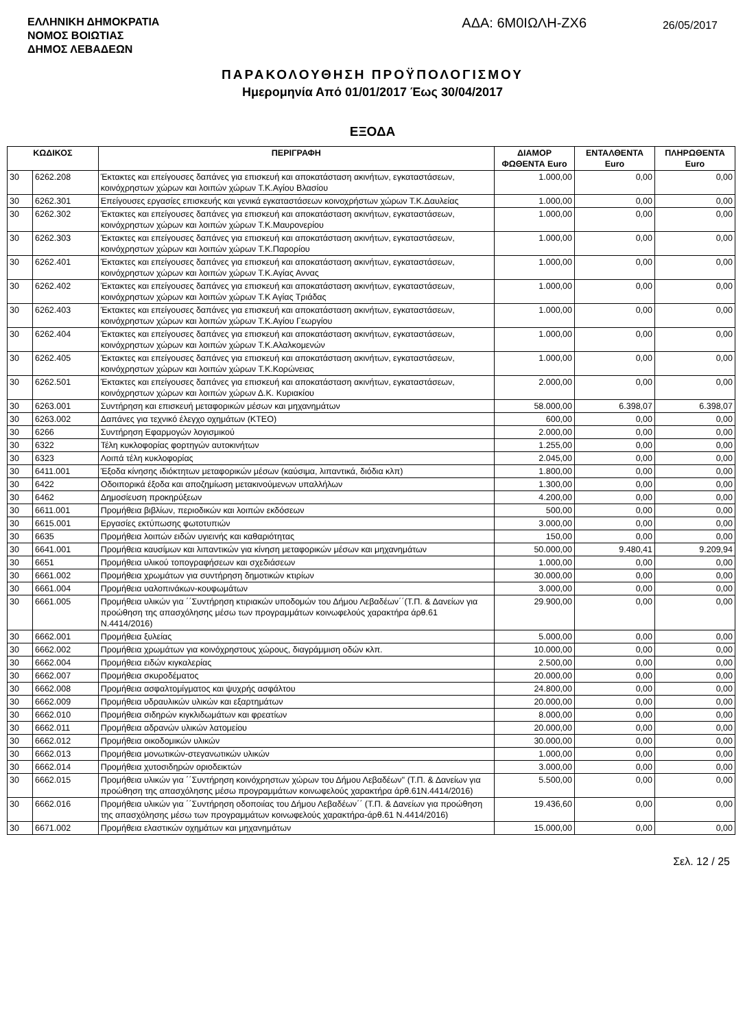ΕΛΛΗΝΙΚΗ ΔΗΜΟΚΡΑΤΙΑ
ΝΟΜΟΣ ΒΟΙΩΤΙΑΣ
ΔΗΜΟΣ ΛΕΒΑΔΕΩΝ
ΑΔΑ: 6Μ0ΙΩΛΗ-ΖΧ6
26/05/2017
ΠΑΡΑΚΟΛΟΥΘΗΣΗ ΠΡΟΫΠΟΛΟΓΙΣΜΟΥ
Ημερομηνία Από 01/01/2017 Έως 30/04/2017
ΕΞΟΔΑ
| ΚΩΔΙΚΟΣ | | ΠΕΡΙΓΡΑΦΗ | ΔΙΑΜΟΡ ΦΩΘΕΝΤΑ Euro | ΕΝΤΑΛΘΕΝΤΑ Euro | ΠΛΗΡΩΘΕΝΤΑ Euro |
| --- | --- | --- | --- | --- | --- |
| 30 | 6262.208 | Έκτακτες και επείγουσες δαπάνες για επισκευή και αποκατάσταση ακινήτων, εγκαταστάσεων, κοινόχρηστων χώρων και λοιπών χώρων Τ.Κ.Αγίου Βλασίου | 1.000,00 | 0,00 | 0,00 |
| 30 | 6262.301 | Επείγουσες εργασίες επισκευής και γενικά εγκαταστάσεων κοινοχρήστων χώρων Τ.Κ.Δαυλείας | 1.000,00 | 0,00 | 0,00 |
| 30 | 6262.302 | Έκτακτες και επείγουσες δαπάνες για επισκευή και αποκατάσταση ακινήτων, εγκαταστάσεων, κοινόχρηστων χώρων και λοιπών χώρων Τ.Κ.Μαυρονερίου | 1.000,00 | 0,00 | 0,00 |
| 30 | 6262.303 | Έκτακτες και επείγουσες δαπάνες για επισκευή και αποκατάσταση ακινήτων, εγκαταστάσεων, κοινόχρηστων χώρων και λοιπών χώρων Τ.Κ.Παρορίου | 1.000,00 | 0,00 | 0,00 |
| 30 | 6262.401 | Έκτακτες και επείγουσες δαπάνες για επισκευή και αποκατάσταση ακινήτων, εγκαταστάσεων, κοινόχρηστων χώρων και λοιπών χώρων Τ.Κ.Αγίας Αννας | 1.000,00 | 0,00 | 0,00 |
| 30 | 6262.402 | Έκτακτες και επείγουσες δαπάνες για επισκευή και αποκατάσταση ακινήτων, εγκαταστάσεων, κοινόχρηστων χώρων και λοιπών χώρων Τ.Κ Αγίας Τριάδας | 1.000,00 | 0,00 | 0,00 |
| 30 | 6262.403 | Έκτακτες και επείγουσες δαπάνες για επισκευή και αποκατάσταση ακινήτων, εγκαταστάσεων, κοινόχρηστων χώρων και λοιπών χώρων Τ.Κ.Αγίου Γεωργίου | 1.000,00 | 0,00 | 0,00 |
| 30 | 6262.404 | Έκτακτες και επείγουσες δαπάνες για επισκευή και αποκατάσταση ακινήτων, εγκαταστάσεων, κοινόχρηστων χώρων και λοιπών χώρων Τ.Κ.Αλαλκομενών | 1.000,00 | 0,00 | 0,00 |
| 30 | 6262.405 | Έκτακτες και επείγουσες δαπάνες για επισκευή και αποκατάσταση ακινήτων, εγκαταστάσεων, κοινόχρηστων χώρων και λοιπών χώρων Τ.Κ.Κορώνειας | 1.000,00 | 0,00 | 0,00 |
| 30 | 6262.501 | Έκτακτες και επείγουσες δαπάνες για επισκευή και αποκατάσταση ακινήτων, εγκαταστάσεων, κοινόχρηστων χώρων και λοιπών χώρων Δ.Κ. Κυριακίου | 2.000,00 | 0,00 | 0,00 |
| 30 | 6263.001 | Συντήρηση και επισκευή μεταφορικών μέσων και μηχανημάτων | 58.000,00 | 6.398,07 | 6.398,07 |
| 30 | 6263.002 | Δαπάνες για τεχνικό έλεγχο οχημάτων (ΚΤΕΟ) | 600,00 | 0,00 | 0,00 |
| 30 | 6266 | Συντήρηση Εφαρμογών λογισμικού | 2.000,00 | 0,00 | 0,00 |
| 30 | 6322 | Τέλη κυκλοφορίας φορτηγών αυτοκινήτων | 1.255,00 | 0,00 | 0,00 |
| 30 | 6323 | Λοιπά τέλη κυκλοφορίας | 2.045,00 | 0,00 | 0,00 |
| 30 | 6411.001 | Έξοδα κίνησης ιδιόκτητων μεταφορικών μέσων (καύσιμα, λιπαντικά, διόδια κλπ) | 1.800,00 | 0,00 | 0,00 |
| 30 | 6422 | Οδοιπορικά έξοδα και αποζημίωση μετακινούμενων υπαλλήλων | 1.300,00 | 0,00 | 0,00 |
| 30 | 6462 | Δημοσίευση προκηρύξεων | 4.200,00 | 0,00 | 0,00 |
| 30 | 6611.001 | Προμήθεια βιβλίων, περιοδικών και λοιπών εκδόσεων | 500,00 | 0,00 | 0,00 |
| 30 | 6615.001 | Εργασίες εκτύπωσης φωτοτυπιών | 3.000,00 | 0,00 | 0,00 |
| 30 | 6635 | Προμήθεια λοιπών ειδών υγιεινής και καθαριότητας | 150,00 | 0,00 | 0,00 |
| 30 | 6641.001 | Προμήθεια καυσίμων και λιπαντικών για κίνηση μεταφορικών μέσων και μηχανημάτων | 50.000,00 | 9.480,41 | 9.209,94 |
| 30 | 6651 | Προμήθεια υλικού τοπογραφήσεων και σχεδιάσεων | 1.000,00 | 0,00 | 0,00 |
| 30 | 6661.002 | Προμήθεια χρωμάτων για συντήρηση δημοτικών κτιρίων | 30.000,00 | 0,00 | 0,00 |
| 30 | 6661.004 | Προμήθεια υαλοπινάκων-κουφωμάτων | 3.000,00 | 0,00 | 0,00 |
| 30 | 6661.005 | Προμήθεια υλικών για ΄΄Συντήρηση κτιριακών υποδομών του Δήμου Λεβαδέων΄΄(Τ.Π. & Δανείων για προώθηση της απασχόλησης μέσω των προγραμμάτων κοινωφελούς χαρακτήρα άρθ.61 Ν.4414/2016) | 29.900,00 | 0,00 | 0,00 |
| 30 | 6662.001 | Προμήθεια ξυλείας | 5.000,00 | 0,00 | 0,00 |
| 30 | 6662.002 | Προμήθεια χρωμάτων για κοινόχρηστους χώρους, διαγράμμιση οδών κλπ. | 10.000,00 | 0,00 | 0,00 |
| 30 | 6662.004 | Προμήθεια ειδών κιγκαλερίας | 2.500,00 | 0,00 | 0,00 |
| 30 | 6662.007 | Προμήθεια σκυροδέματος | 20.000,00 | 0,00 | 0,00 |
| 30 | 6662.008 | Προμήθεια ασφαλτομίγματος και ψυχρής ασφάλτου | 24.800,00 | 0,00 | 0,00 |
| 30 | 6662.009 | Προμήθεια υδραυλικών υλικών και εξαρτημάτων | 20.000,00 | 0,00 | 0,00 |
| 30 | 6662.010 | Προμήθεια σιδηρών κιγκλιδωμάτων και φρεατίων | 8.000,00 | 0,00 | 0,00 |
| 30 | 6662.011 | Προμήθεια αδρανών υλικών λατομείου | 20.000,00 | 0,00 | 0,00 |
| 30 | 6662.012 | Προμήθεια οικοδομικών υλικών | 30.000,00 | 0,00 | 0,00 |
| 30 | 6662.013 | Προμήθεια μονωτικών-στεγανωτικών υλικών | 1.000,00 | 0,00 | 0,00 |
| 30 | 6662.014 | Προμήθεια χυτοσιδηρών οριοδεικτών | 3.000,00 | 0,00 | 0,00 |
| 30 | 6662.015 | Προμήθεια υλικών για ΄΄Συντήρηση κοινόχρηστων χώρων του Δήμου Λεβαδέων'' (Τ.Π. & Δανείων για προώθηση της απασχόλησης μέσω προγραμμάτων κοινωφελούς χαρακτήρα άρθ.61Ν.4414/2016) | 5.500,00 | 0,00 | 0,00 |
| 30 | 6662.016 | Προμήθεια υλικών για ΄΄Συντήρηση οδοποιίας του Δήμου Λεβαδέων΄΄ (Τ.Π. & Δανείων για προώθηση της απασχόλησης μέσω των προγραμμάτων κοινωφελούς χαρακτήρα-άρθ.61 Ν.4414/2016) | 19.436,60 | 0,00 | 0,00 |
| 30 | 6671.002 | Προμήθεια ελαστικών οχημάτων και μηχανημάτων | 15.000,00 | 0,00 | 0,00 |
Σελ. 12 / 25